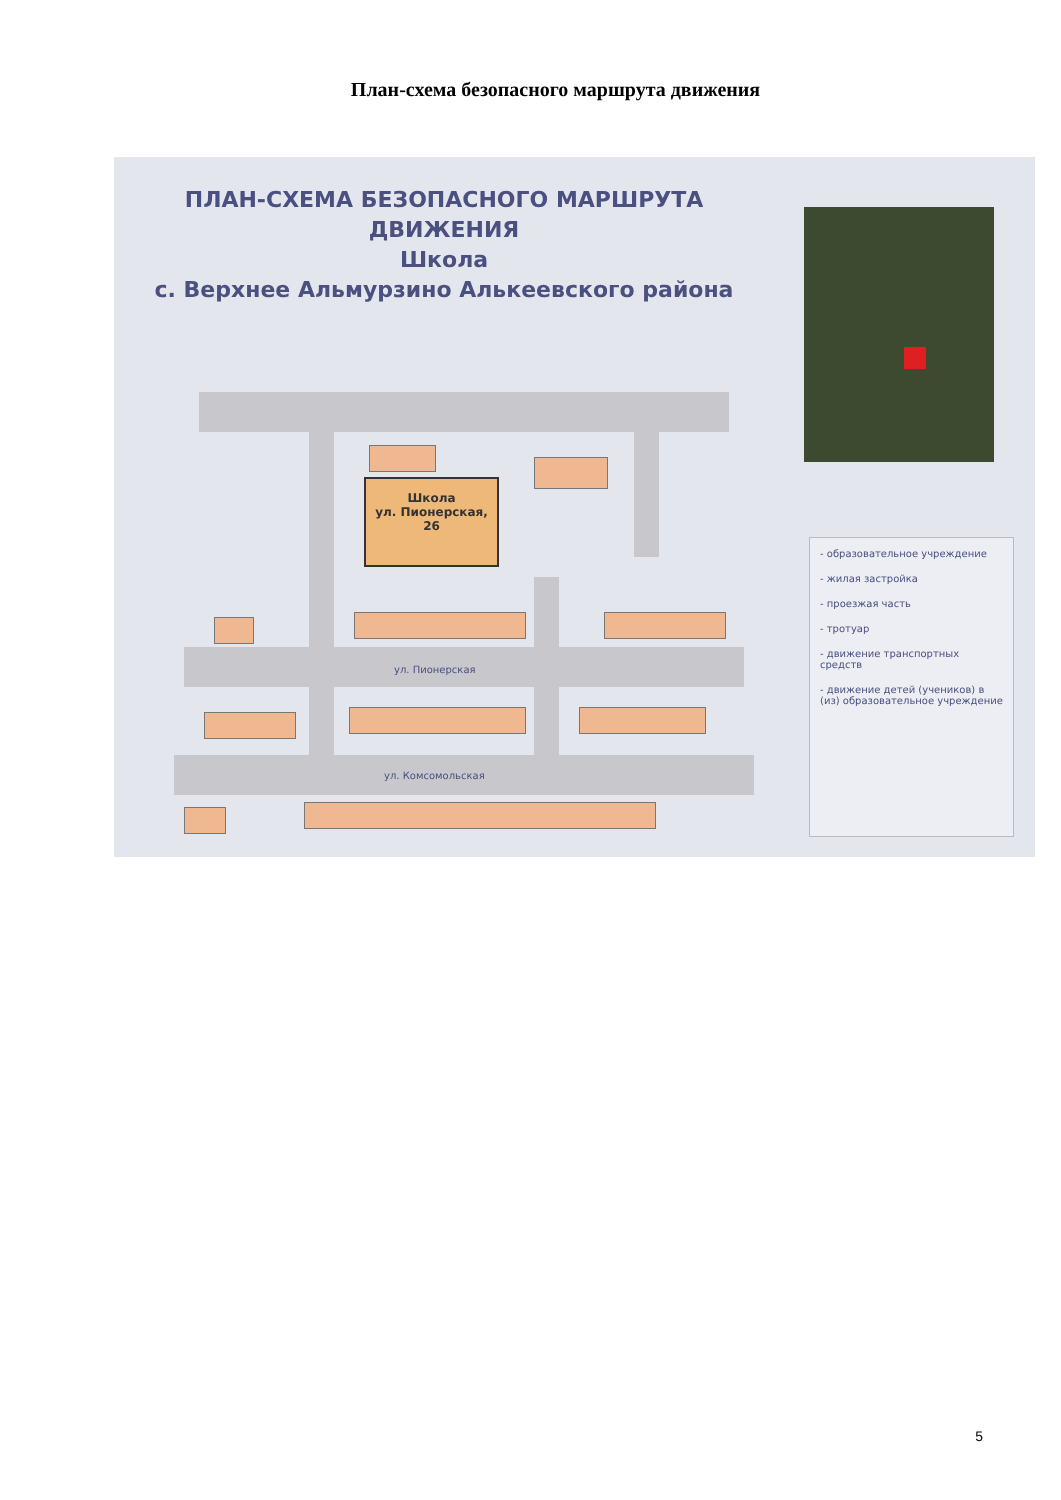План-схема безопасного маршрута движения
ПЛАН-СХЕМА БЕЗОПАСНОГО МАРШРУТА ДВИЖЕНИЯ
Школа
с. Верхнее Альмурзино Алькеевского района
Школа
ул. Пионерская, 26
ул. Пионерская
ул. Комсомольская
- образовательное учреждение
- жилая застройка
- проезжая часть
- тротуар
- движение транспортных средств
- движение детей (учеников) в (из) образовательное учреждение
5